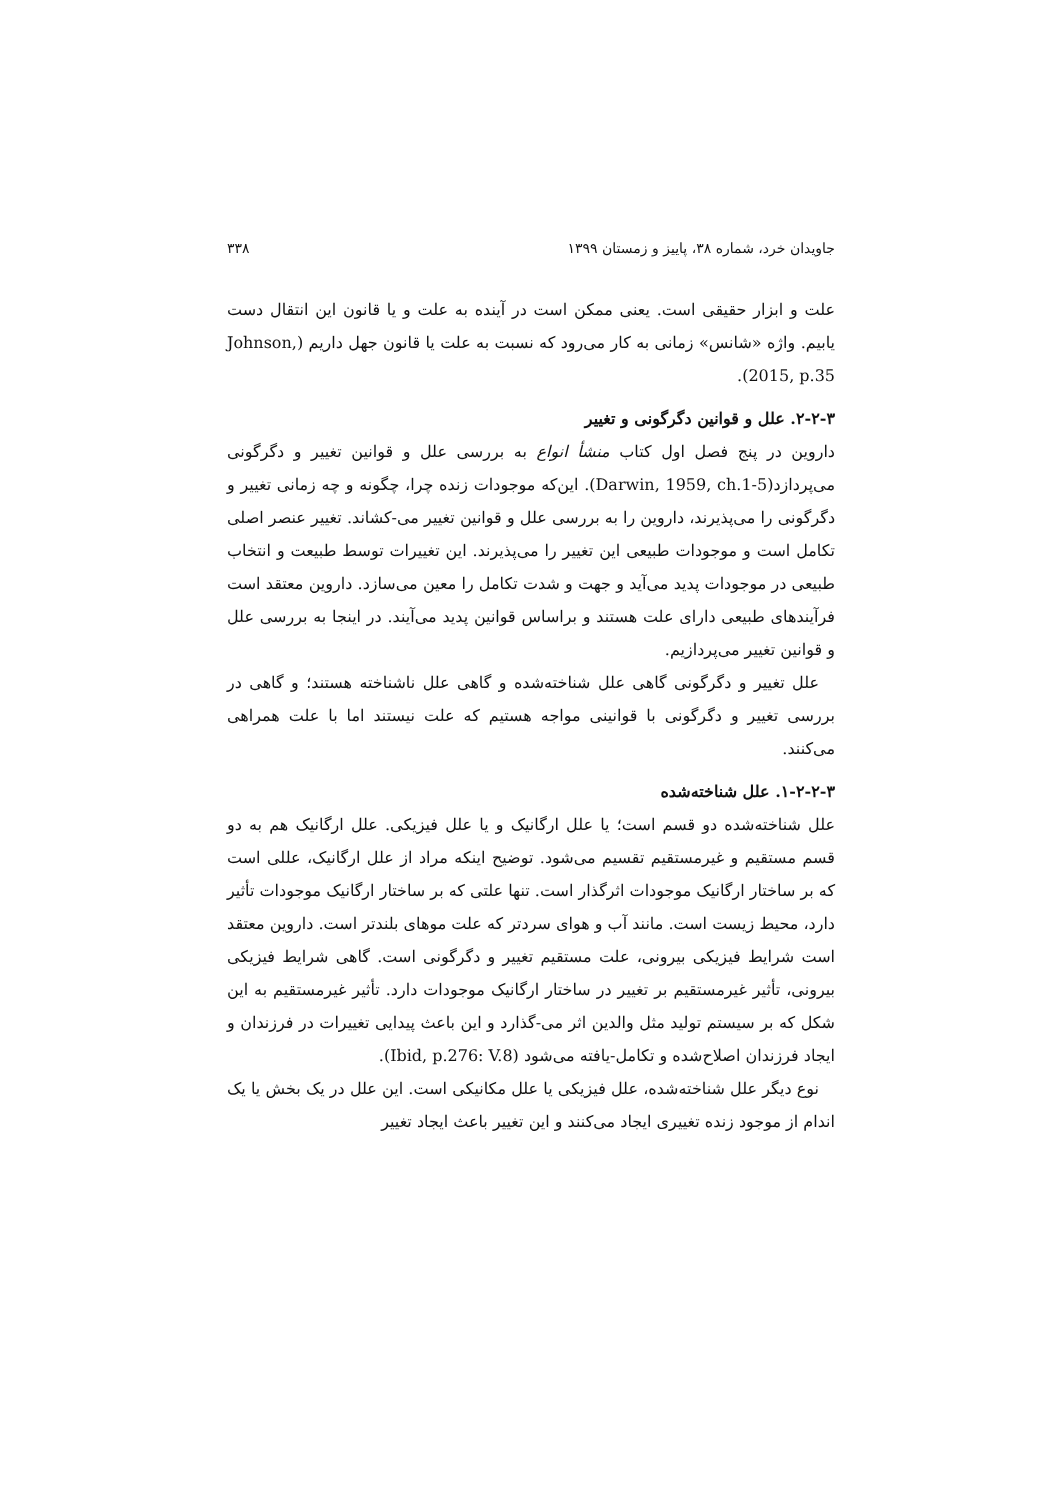جاویدان خرد، شماره ۳۸، پاییز و زمستان ۱۳۹۹ ۳۳۸
علت و ابزار حقیقی است. یعنی ممکن است در آینده به علت و یا قانون این انتقال دست یابیم. واژه «شانس» زمانی به کار می‌رود که نسبت به علت یا قانون جهل داریم (Johnson, 2015, p.35).
۲-۲-۳. علل و قوانین دگرگونی و تغییر
داروین در پنج فصل اول کتاب منشأ انواع به بررسی علل و قوانین تغییر و دگرگونی می‌پردازد(Darwin, 1959, ch.1-5). این‌که موجودات زنده چرا، چگونه و چه زمانی تغییر و دگرگونی را می‌پذیرند، داروین را به بررسی علل و قوانین تغییر می-کشاند. تغییر عنصر اصلی تکامل است و موجودات طبیعی این تغییر را می‌پذیرند. این تغییرات توسط طبیعت و انتخاب طبیعی در موجودات پدید می‌آید و جهت و شدت تکامل را معین می‌سازد. داروین معتقد است فرآیندهای طبیعی دارای علت هستند و براساس قوانین پدید می‌آیند. در اینجا به بررسی علل و قوانین تغییر می‌پردازیم.
علل تغییر و دگرگونی گاهی علل شناخته‌شده و گاهی علل ناشناخته هستند؛ و گاهی در بررسی تغییر و دگرگونی با قوانینی مواجه هستیم که علت نیستند اما با علت همراهی می‌کنند.
۱-۲-۲-۳. علل شناخته‌شده
علل شناخته‌شده دو قسم است؛ یا علل ارگانیک و یا علل فیزیکی. علل ارگانیک هم به دو قسم مستقیم و غیرمستقیم تقسیم می‌شود. توضیح اینکه مراد از علل ارگانیک، عللی است که بر ساختار ارگانیک موجودات اثرگذار است. تنها علتی که بر ساختار ارگانیک موجودات تأثیر دارد، محیط زیست است. مانند آب و هوای سردتر که علت موهای بلندتر است. داروین معتقد است شرایط فیزیکی بیرونی، علت مستقیم تغییر و دگرگونی است. گاهی شرایط فیزیکی بیرونی، تأثیر غیرمستقیم بر تغییر در ساختار ارگانیک موجودات دارد. تأثیر غیرمستقیم به این شکل که بر سیستم تولید مثل والدین اثر می-گذارد و این باعث پیدایی تغییرات در فرزندان و ایجاد فرزندان اصلاح‌شده و تکامل-یافته می‌شود (Ibid, p.276: V.8).
نوع دیگر علل شناخته‌شده، علل فیزیکی یا علل مکانیکی است. این علل در یک بخش یا یک اندام از موجود زنده تغییری ایجاد می‌کنند و این تغییر باعث ایجاد تغییر